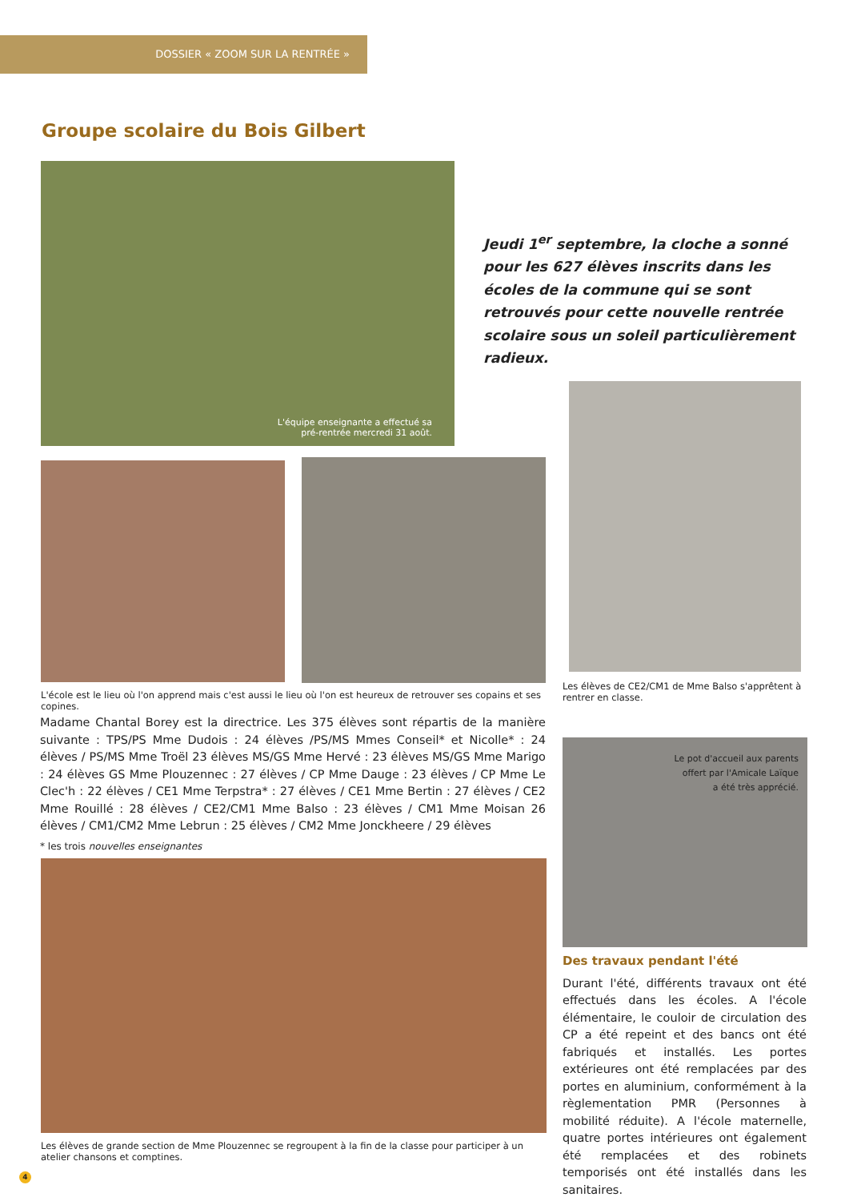DOSSIER « ZOOM SUR LA RENTRÉE »
Groupe scolaire du Bois Gilbert
L'équipe enseignante a effectué sa
pré-rentrée mercredi 31 août.
Jeudi 1<sup>er</sup> septembre, la cloche a sonné pour les 627 élèves inscrits dans les écoles de la commune qui se sont retrouvés pour cette nouvelle rentrée scolaire sous un soleil particulièrement radieux.
Les élèves de CE2/CM1 de Mme Balso s'apprêtent à rentrer en classe.
L'école est le lieu où l'on apprend mais c'est aussi le lieu où l'on est heureux de retrouver ses copains et ses copines.
Madame Chantal Borey est la directrice. Les 375 élèves sont répartis de la manière suivante : TPS/PS Mme Dudois : 24 élèves /PS/MS Mmes Conseil* et Nicolle* : 24 élèves / PS/MS Mme Troël 23 élèves MS/GS Mme Hervé : 23 élèves MS/GS Mme Marigo : 24 élèves GS Mme Plouzennec : 27 élèves / CP Mme Dauge : 23 élèves / CP Mme Le Clec'h : 22 élèves / CE1 Mme Terpstra* : 27 élèves / CE1 Mme Bertin : 27 élèves / CE2 Mme Rouillé : 28 élèves / CE2/CM1 Mme Balso : 23 élèves / CM1 Mme Moisan 26 élèves / CM1/CM2 Mme Lebrun : 25 élèves / CM2 Mme Jonckheere / 29 élèves
* les trois nouvelles enseignantes
Le pot d'accueil aux parents
offert par l'Amicale Laïque
a été très apprécié.
Des travaux pendant l'été
Durant l'été, différents travaux ont été effectués dans les écoles. A l'école élémentaire, le couloir de circulation des CP a été repeint et des bancs ont été fabriqués et installés. Les portes extérieures ont été remplacées par des portes en aluminium, conformément à la règlementation PMR (Personnes à mobilité réduite). A l'école maternelle, quatre portes intérieures ont également été remplacées et des robinets temporisés ont été installés dans les sanitaires.
Les élèves de grande section de Mme Plouzennec se regroupent à la fin de la classe pour participer à un atelier chansons et comptines.
4